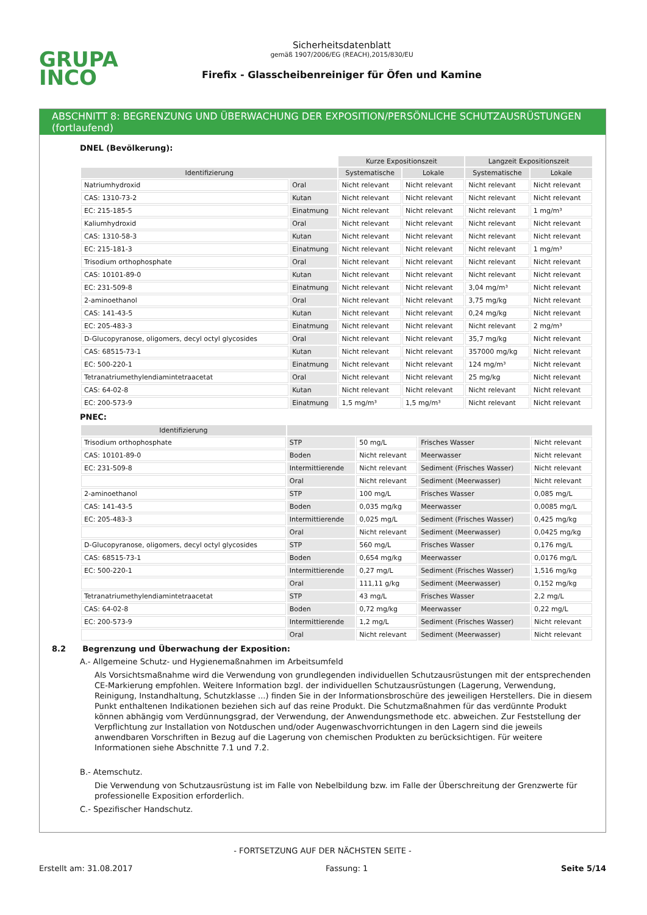GRUPA
INCO
Sicherheitsdatenblatt
gemäß 1907/2006/EG (REACH),2015/830/EU
Firefix - Glasscheibenreiniger für Öfen und Kamine
ABSCHNITT 8: BEGRENZUNG UND ÜBERWACHUNG DER EXPOSITION/PERSÖNLICHE SCHUTZAUSRÜSTUNGEN (fortlaufend)
DNEL (Bevölkerung):
| | | Kurze Expositionszeit | | Langzeit Expositionszeit | |
| Identifizierung | | Systematische | Lokale | Systematische | Lokale |
| Natriumhydroxid | Oral | Nicht relevant | Nicht relevant | Nicht relevant | Nicht relevant |
| CAS: 1310-73-2 | Kutan | Nicht relevant | Nicht relevant | Nicht relevant | Nicht relevant |
| EC: 215-185-5 | Einatmung | Nicht relevant | Nicht relevant | Nicht relevant | 1 mg/m³ |
| Kaliumhydroxid | Oral | Nicht relevant | Nicht relevant | Nicht relevant | Nicht relevant |
| CAS: 1310-58-3 | Kutan | Nicht relevant | Nicht relevant | Nicht relevant | Nicht relevant |
| EC: 215-181-3 | Einatmung | Nicht relevant | Nicht relevant | Nicht relevant | 1 mg/m³ |
| Trisodium orthophosphate | Oral | Nicht relevant | Nicht relevant | Nicht relevant | Nicht relevant |
| CAS: 10101-89-0 | Kutan | Nicht relevant | Nicht relevant | Nicht relevant | Nicht relevant |
| EC: 231-509-8 | Einatmung | Nicht relevant | Nicht relevant | 3,04 mg/m³ | Nicht relevant |
| 2-aminoethanol | Oral | Nicht relevant | Nicht relevant | 3,75 mg/kg | Nicht relevant |
| CAS: 141-43-5 | Kutan | Nicht relevant | Nicht relevant | 0,24 mg/kg | Nicht relevant |
| EC: 205-483-3 | Einatmung | Nicht relevant | Nicht relevant | Nicht relevant | 2 mg/m³ |
| D-Glucopyranose, oligomers, decyl octyl glycosides | Oral | Nicht relevant | Nicht relevant | 35,7 mg/kg | Nicht relevant |
| CAS: 68515-73-1 | Kutan | Nicht relevant | Nicht relevant | 357000 mg/kg | Nicht relevant |
| EC: 500-220-1 | Einatmung | Nicht relevant | Nicht relevant | 124 mg/m³ | Nicht relevant |
| Tetranatriumethylendiamintetraacetat | Oral | Nicht relevant | Nicht relevant | 25 mg/kg | Nicht relevant |
| CAS: 64-02-8 | Kutan | Nicht relevant | Nicht relevant | Nicht relevant | Nicht relevant |
| EC: 200-573-9 | Einatmung | 1,5 mg/m³ | 1,5 mg/m³ | Nicht relevant | Nicht relevant |
PNEC:
| Identifizierung | | | | |
| --- | --- | --- | --- | --- |
| Trisodium orthophosphate | STP | 50 mg/L | Frisches Wasser | Nicht relevant |
| CAS: 10101-89-0 | Boden | Nicht relevant | Meerwasser | Nicht relevant |
| EC: 231-509-8 | Intermittierende | Nicht relevant | Sediment (Frisches Wasser) | Nicht relevant |
| | Oral | Nicht relevant | Sediment (Meerwasser) | Nicht relevant |
| 2-aminoethanol | STP | 100 mg/L | Frisches Wasser | 0,085 mg/L |
| CAS: 141-43-5 | Boden | 0,035 mg/kg | Meerwasser | 0,0085 mg/L |
| EC: 205-483-3 | Intermittierende | 0,025 mg/L | Sediment (Frisches Wasser) | 0,425 mg/kg |
| | Oral | Nicht relevant | Sediment (Meerwasser) | 0,0425 mg/kg |
| D-Glucopyranose, oligomers, decyl octyl glycosides | STP | 560 mg/L | Frisches Wasser | 0,176 mg/L |
| CAS: 68515-73-1 | Boden | 0,654 mg/kg | Meerwasser | 0,0176 mg/L |
| EC: 500-220-1 | Intermittierende | 0,27 mg/L | Sediment (Frisches Wasser) | 1,516 mg/kg |
| | Oral | 111,11 g/kg | Sediment (Meerwasser) | 0,152 mg/kg |
| Tetranatriumethylendiamintetraacetat | STP | 43 mg/L | Frisches Wasser | 2,2 mg/L |
| CAS: 64-02-8 | Boden | 0,72 mg/kg | Meerwasser | 0,22 mg/L |
| EC: 200-573-9 | Intermittierende | 1,2 mg/L | Sediment (Frisches Wasser) | Nicht relevant |
| | Oral | Nicht relevant | Sediment (Meerwasser) | Nicht relevant |
8.2 Begrenzung und Überwachung der Exposition:
A.- Allgemeine Schutz- und Hygienemaßnahmen im Arbeitsumfeld
Als Vorsichtsmaßnahme wird die Verwendung von grundlegenden individuellen Schutzausrüstungen mit der entsprechenden CE-Markierung empfohlen. Weitere Information bzgl. der individuellen Schutzausrüstungen (Lagerung, Verwendung, Reinigung, Instandhaltung, Schutzklasse ...) finden Sie in der Informationsbroschüre des jeweiligen Herstellers. Die in diesem Punkt enthaltenen Indikationen beziehen sich auf das reine Produkt. Die Schutzmaßnahmen für das verdünnte Produkt können abhängig vom Verdünnungsgrad, der Verwendung, der Anwendungsmethode etc. abweichen. Zur Feststellung der Verpflichtung zur Installation von Notduschen und/oder Augenwaschvorrichtungen in den Lagern sind die jeweils anwendbaren Vorschriften in Bezug auf die Lagerung von chemischen Produkten zu berücksichtigen. Für weitere Informationen siehe Abschnitte 7.1 und 7.2.
B.- Atemschutz.
Die Verwendung von Schutzausrüstung ist im Falle von Nebelbildung bzw. im Falle der Überschreitung der Grenzwerte für professionelle Exposition erforderlich.
C.- Spezifischer Handschutz.
- FORTSETZUNG AUF DER NÄCHSTEN SEITE -
Erstellt am: 31.08.2017 Fassung: 1 Seite 5/14